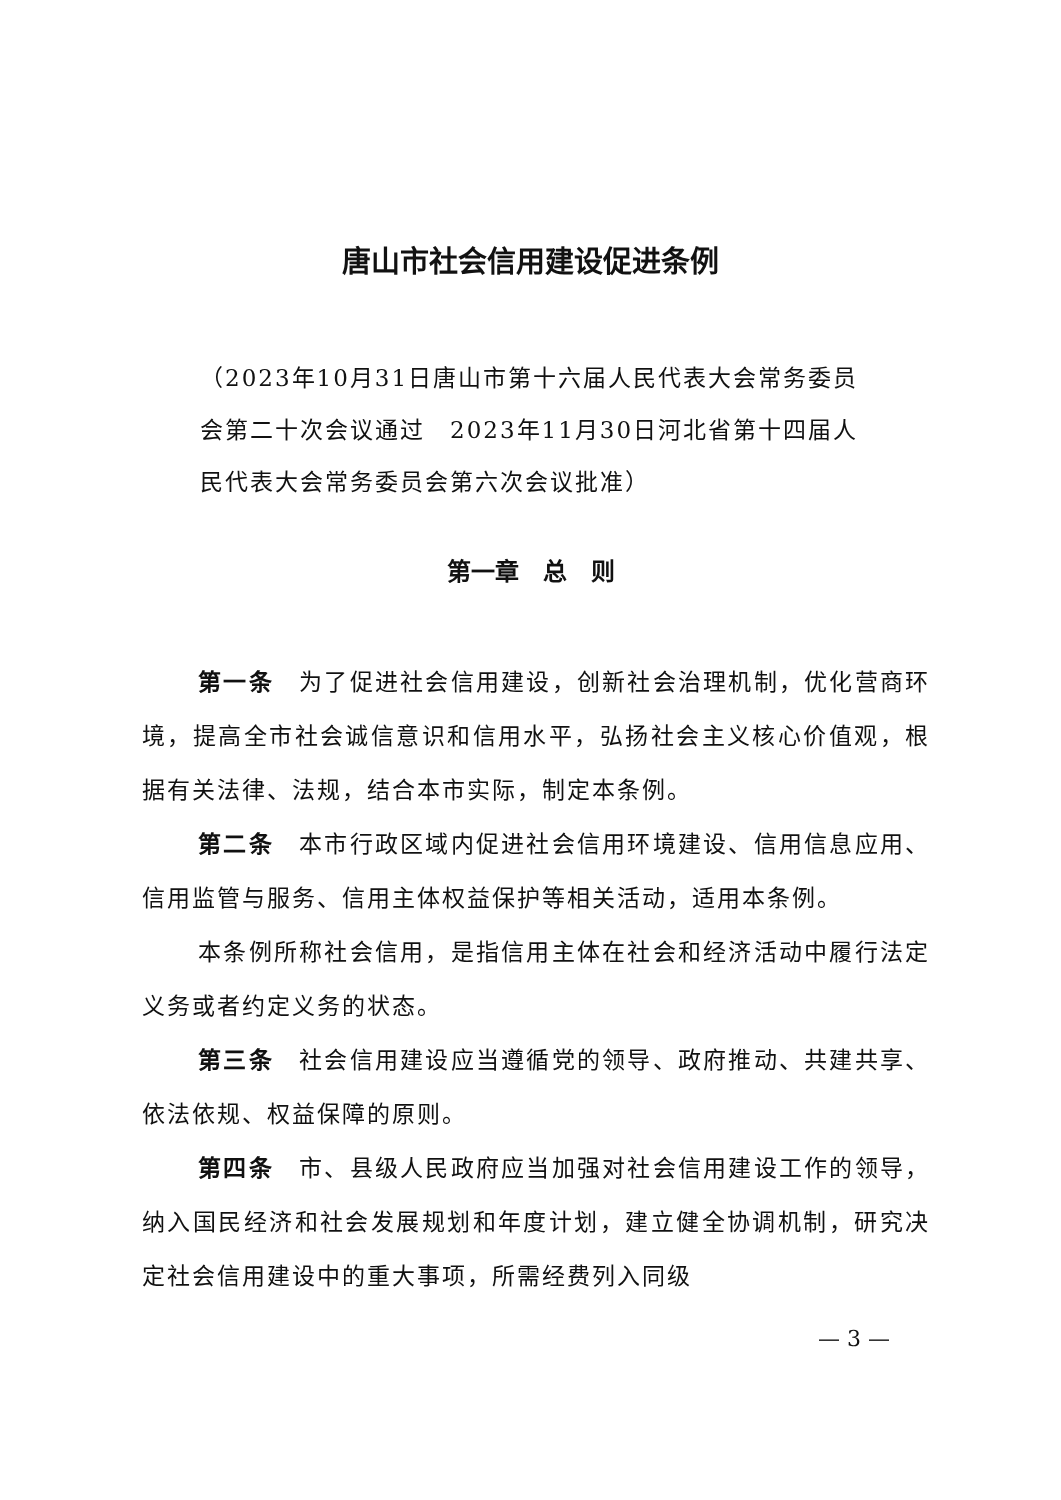唐山市社会信用建设促进条例
（2023年10月31日唐山市第十六届人民代表大会常务委员会第二十次会议通过　2023年11月30日河北省第十四届人民代表大会常务委员会第六次会议批准）
第一章　总　则
第一条　为了促进社会信用建设，创新社会治理机制，优化营商环境，提高全市社会诚信意识和信用水平，弘扬社会主义核心价值观，根据有关法律、法规，结合本市实际，制定本条例。
第二条　本市行政区域内促进社会信用环境建设、信用信息应用、信用监管与服务、信用主体权益保护等相关活动，适用本条例。
本条例所称社会信用，是指信用主体在社会和经济活动中履行法定义务或者约定义务的状态。
第三条　社会信用建设应当遵循党的领导、政府推动、共建共享、依法依规、权益保障的原则。
第四条　市、县级人民政府应当加强对社会信用建设工作的领导，纳入国民经济和社会发展规划和年度计划，建立健全协调机制，研究决定社会信用建设中的重大事项，所需经费列入同级
— 3 —